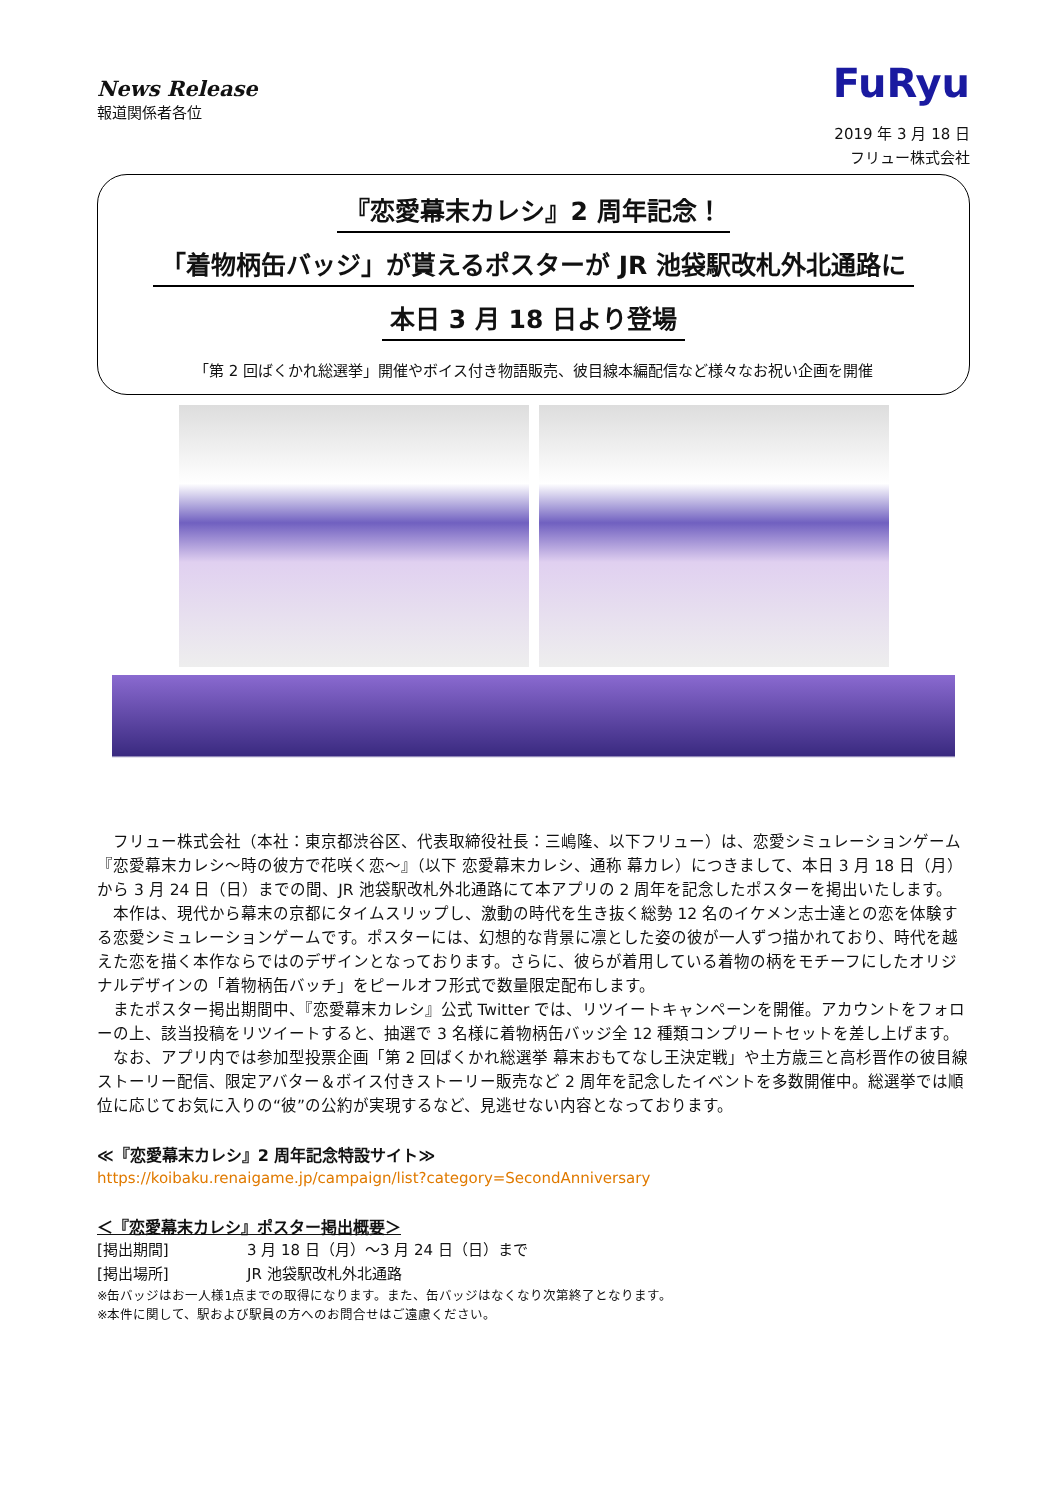News Release
報道関係者各位
FuRyu
2019 年 3 月 18 日
フリュー株式会社
『恋愛幕末カレシ』2 周年記念！
「着物柄缶バッジ」が貰えるポスターが JR 池袋駅改札外北通路に
本日 3 月 18 日より登場
「第 2 回ばくかれ総選挙」開催やボイス付き物語販売、彼目線本編配信など様々なお祝い企画を開催
フリュー株式会社（本社：東京都渋谷区、代表取締役社長：三嶋隆、以下フリュー）は、恋愛シミュレーションゲーム『恋愛幕末カレシ～時の彼方で花咲く恋～』（以下 恋愛幕末カレシ、通称 幕カレ）につきまして、本日 3 月 18 日（月）から 3 月 24 日（日）までの間、JR 池袋駅改札外北通路にて本アプリの 2 周年を記念したポスターを掲出いたします。
本作は、現代から幕末の京都にタイムスリップし、激動の時代を生き抜く総勢 12 名のイケメン志士達との恋を体験する恋愛シミュレーションゲームです。ポスターには、幻想的な背景に凛とした姿の彼が一人ずつ描かれており、時代を越えた恋を描く本作ならではのデザインとなっております。さらに、彼らが着用している着物の柄をモチーフにしたオリジナルデザインの「着物柄缶バッチ」をピールオフ形式で数量限定配布します。
またポスター掲出期間中、『恋愛幕末カレシ』公式 Twitter では、リツイートキャンペーンを開催。アカウントをフォローの上、該当投稿をリツイートすると、抽選で 3 名様に着物柄缶バッジ全 12 種類コンプリートセットを差し上げます。
なお、アプリ内では参加型投票企画「第 2 回ばくかれ総選挙 幕末おもてなし王決定戦」や土方歳三と高杉晋作の彼目線ストーリー配信、限定アバター＆ボイス付きストーリー販売など 2 周年を記念したイベントを多数開催中。総選挙では順位に応じてお気に入りの“彼”の公約が実現するなど、見逃せない内容となっております。
≪『恋愛幕末カレシ』2 周年記念特設サイト≫
https://koibaku.renaigame.jp/campaign/list?category=SecondAnniversary
＜『恋愛幕末カレシ』ポスター掲出概要＞
[掲出期間] 3 月 18 日（月）～3 月 24 日（日）まで
[掲出場所] JR 池袋駅改札外北通路
※缶バッジはお一人様1点までの取得になります。また、缶バッジはなくなり次第終了となります。
※本件に関して、駅および駅員の方へのお問合せはご遠慮ください。